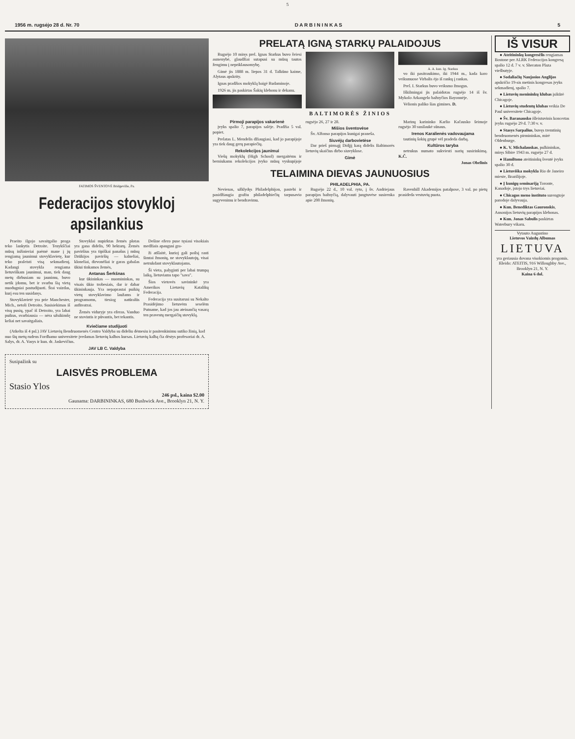5
1956 m. rugsėjo 28 d. Nr. 70 D A R B I N I N K A S 5
FATIMOS ŠVENTOVĖ Bridgeville, Pa.
Federacijos stovykloj apsilankius
Praeito ilgojo savaitgalio proga teko lankytis Detroite. Tenykščiai mūsų inžinieriai paėmė mane į jų rengiamą jaunimui stovyklavietę, kur teko praleisti visą sekmadienį. Kadangi stovykla rengiama lietuviškam jaunimui, man, tiek daug metų dirbusiam su jaunimu, buvo netik įdomu, bet ir svarbu šią vietą nuodugniai pastudijuoti. Štai vaizdas, kurį esu ten susidaręs.
Stovyklavietė yra prie Manchester, Mich., netoli Detroito. Susisiekimas iš visų pusių, ypač iš Detroito, yra labai puikus, svarbiausia — nėra užsikimšę keliai net savaitgaliais.
Stovyklai nupirktas žemės plotas yra gana didelis, 90 hektarų. Žemės paviršius yra tipiškai panašus į mūsų Dzūkijos paviršių — kalneliai, kloneliai, dirvonėliai ir garas gabalas ūkiui tinkamos žemės,
Antanas Šerkšnas
kur ūkininkas — nuomininkas, su visais ūkio trobesiais, dar ir dabar ūkininkauja. Yra nepaprastai puikių vietų stovyklavimo laužams ir programoms, tiesiog natūralūs anfiteatrai.
Žemės viduryje yra ežeras. Vanduo ne stovintis ir pūvantis, bet tekantis.
Dešine ežero puse tęsiasi visokiais medžiais apaugusi gra-
ži atšlaitė, kurioj gali poilsį rasti šimtai žmonių, ne stovyklautojų, visai netrukdant stovyklautojams.
Ši vieta, palyginti per labai trumpą laiką, lietuviams tapo "sava".
Šios vietovės savininkė yra Amerikos Lietuvių Katalikų Federacija.
Federacija yra susitarusi su Nekalto Prasidėjimo lietuvėm seselėm Putname, kad jos jau ateinančią vasarą ten pravestų mergaičių stovyklą.
Kviečiame studijuoti
(Atkelta iš 4 psl.) JAV Lietuvių Bendruomenės Centro Valdyba su dideliu dėmesiu ir pasitenkinimu sutiko žinią, kad nuo šių metų rudens Fordhamo universitete įvedamas lietuvių kalbos kursas. Lietuvių kalbą čia dėstys profesoriai dr. A. Salys, dr. A. Vasys ir kun. dr. Jaskevičius.
JAV LB C. Valdyba
Susipažink su
LAISVĖS PROBLEMA
Stasio Ylos
246 psl., kaina $2.00
Gaunama: DARBININKAS, 680 Bushwick Ave., Brooklyn 21, N. Y.
PRELATĄ IGNĄ STARKŲ PALAIDOJUS
Rugsėjo 10 miręs prel. Ignas Starkus buvo šviesi asmenybė, glaudžiai sutapusi su mūsų tautos žengimu į nepriklausomybę.
Gimė jis 1888 m. liepos 31 d. Talkūno kaime, Alytaus apskrity.
Ignas pradžios mokyklą baigė Rudaminoje.
1926 m. jis paskirtas Šakių klebonu ir dekanu.
A. A. kun. Ig. Starkus
vo iki pasitraukimo, iki 1944 m., kada karo veiksmuose Virbalis ėjo iš rankų į rankas.
Prel. I. Starkus buvo veiksmo žmogus.
Iškilmingai jis palaidotas rugsėjo 14 iš šv. Mykolo Arkangelo bažnyčios Bayonnėje.
Velionis paliko šias gimines. D.
BALTIMORĖS ŽINIOS
Pirmoji parapijos vakarienė
įvyks spalio 7, parapijos salėje. Pradžia 5 val. popiet.
Prelatas L. Mendelis džiaugiasi, kad jo parapijoje yra tiek daug gerų parapiečių.
Rekolekcijos jaunimui
Viešų mokyklų (High School) mergaitėms ir berniukams rekolekcijos įvyko mūsų vyskupijoje rugsėjo 26, 27 ir 28.
Mišios šventovėse
Šv. Alfonso parapijos kunigai praneša.
Siuvėjų darbovietėse
Dar prieš pirmąjį Didįjį karą didelis Baltimorės lietuvių skaičius dirbo siuvyklose.
Gimė
Marinų karininko Karlio Kačausko šeimoje rugsėjo 30 susilaukė sūnaus.
Irenos Karalienės vadovaujama
tautinių šokių grupė vėl pradeda darbą.
Kultūros taryba
netrukus numato sukviesti narių susirinkimą. K.Č.
Jonas Obelinis
TELAIMINA DIEVAS JAUNUOSIUS
PHILADELPHIA, PA.
Nevienas, užklydęs Philadelphijon, pastebi ir pasidžiaugia gražiu philadelphiečių tarpusavio sugyvenimu ir bendravimu.
Rugsėjo 22 d., 10 val. ryto, į šv. Andriejaus parapijos bažnyčią, dalyvauti jungtuvėse susirenka apie 200 žmonių.
Ravenhill Akademijos patalpose, 3 val. po pietų prasideda vestuvių puota.
IŠ VISUR
● Ateitininkų kongresėlis rengiamas Bostone per ALRK Federacijos kongresą spalio 12 d. 7 v. v. Sheraton Plaza viešbutyje.
● Sodaliačių Naujosios Anglijos apskričio 19-sis metinis kongresas įvyks sekmadienį, spalio 7.
● Lietuvių menininkų klubas įsikūrė Chicagoje.
● Lietuvių studentų klubas veikia De Paul universitete Chicagoje.
● Šv. Baranausko išleistuvinis koncertas įvyks rugsėjo 29 d. 7:30 v. v.
● Stasys Sarpalius, buvęs tremtinių bendruomenės pirmininkas, mirė Oldenburge.
● K. V. Michalauskas, pulkininkas, miręs Sibire 1943 m. rugsėjo 27 d.
● Hamiltono ateitininkų šventė įvyks spalio 30 d.
● Lietuviška mokykla Rio de Janeiro mieste, Brazilijoje.
● Į kunigų seminariją Toronte, Kanadoje, įstojo trys lietuviai.
● Chicagos meno instituto surengtoje parodoje dalyvauja.
● Kun. Benediktas Gauronskis, Ansonijos lietuvių parapijos klebonas.
● Kun. Jonas Sabulis paskirtas Waterbury vikaru.
Vytauto Augustino
Lietuvos Vaizdų Albumas
LIETUVA
yra geriausia dovana visokiomis progomis.
Išleido: ATEITIS, 916 Willoughby Ave., Brooklyn 21, N. Y.
Kaina 6 dol.